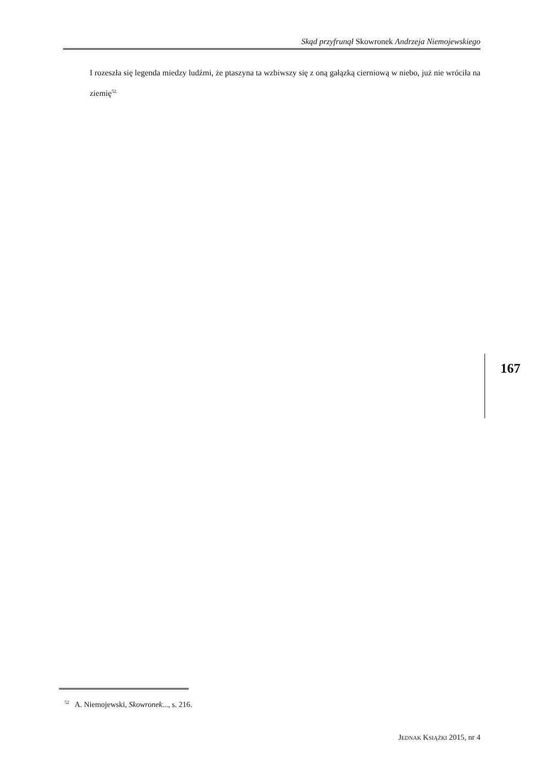Skąd przyfrunął Skowronek Andrzeja Niemojewskiego
I rozeszła się legenda miedzy ludźmi, że ptaszyna ta wzbiwszy się z oną gałązką cierniową w niebo, już nie wróciła na ziemię<sup>52.</sup>
167
<sup>52</sup> A. Niemojewski, Skowronek..., s. 216.
JEDNAK KSIĄŻKI 2015, nr 4